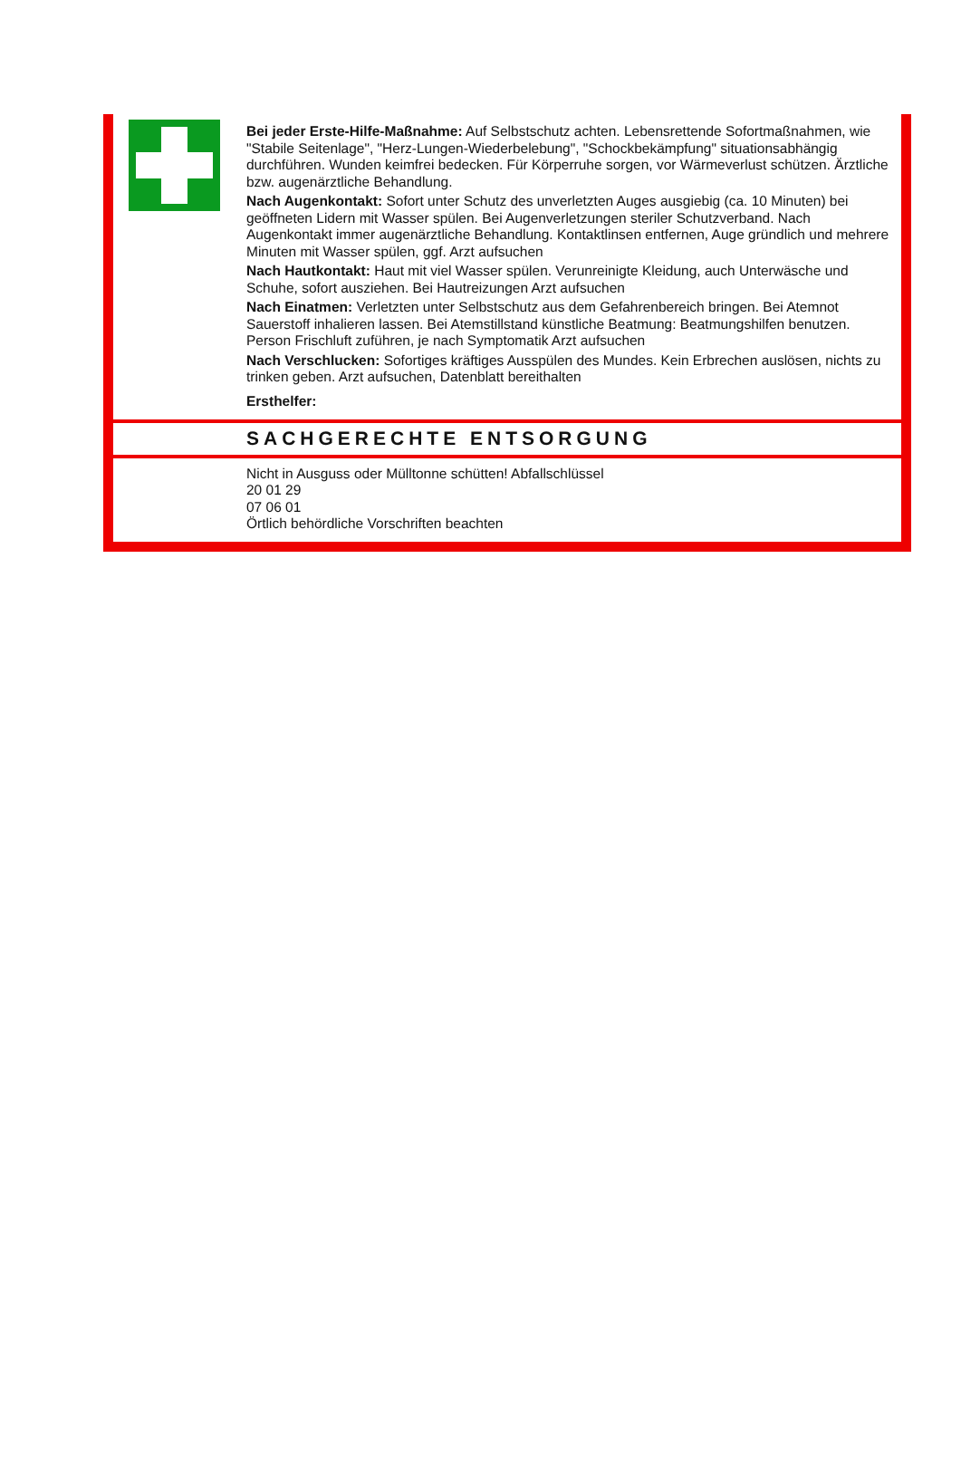Bei jeder Erste-Hilfe-Maßnahme: Auf Selbstschutz achten. Lebensrettende Sofortmaßnahmen, wie "Stabile Seitenlage", "Herz-Lungen-Wiederbelebung", "Schockbekämpfung" situationsabhängig durchführen. Wunden keimfrei bedecken. Für Körperruhe sorgen, vor Wärmeverlust schützen. Ärztliche bzw. augenärztliche Behandlung.
Nach Augenkontakt: Sofort unter Schutz des unverletzten Auges ausgiebig (ca. 10 Minuten) bei geöffneten Lidern mit Wasser spülen. Bei Augenverletzungen steriler Schutzverband. Nach Augenkontakt immer augenärztliche Behandlung. Kontaktlinsen entfernen, Auge gründlich und mehrere Minuten mit Wasser spülen, ggf. Arzt aufsuchen
Nach Hautkontakt: Haut mit viel Wasser spülen. Verunreinigte Kleidung, auch Unterwäsche und Schuhe, sofort ausziehen. Bei Hautreizungen Arzt aufsuchen
Nach Einatmen: Verletzten unter Selbstschutz aus dem Gefahrenbereich bringen. Bei Atemnot Sauerstoff inhalieren lassen. Bei Atemstillstand künstliche Beatmung: Beatmungshilfen benutzen. Person Frischluft zuführen, je nach Symptomatik Arzt aufsuchen
Nach Verschlucken: Sofortiges kräftiges Ausspülen des Mundes. Kein Erbrechen auslösen, nichts zu trinken geben. Arzt aufsuchen, Datenblatt bereithalten
Ersthelfer:
SACHGERECHTE ENTSORGUNG
Nicht in Ausguss oder Mülltonne schütten! Abfallschlüssel
20 01 29
07 06 01
Örtlich behördliche Vorschriften beachten